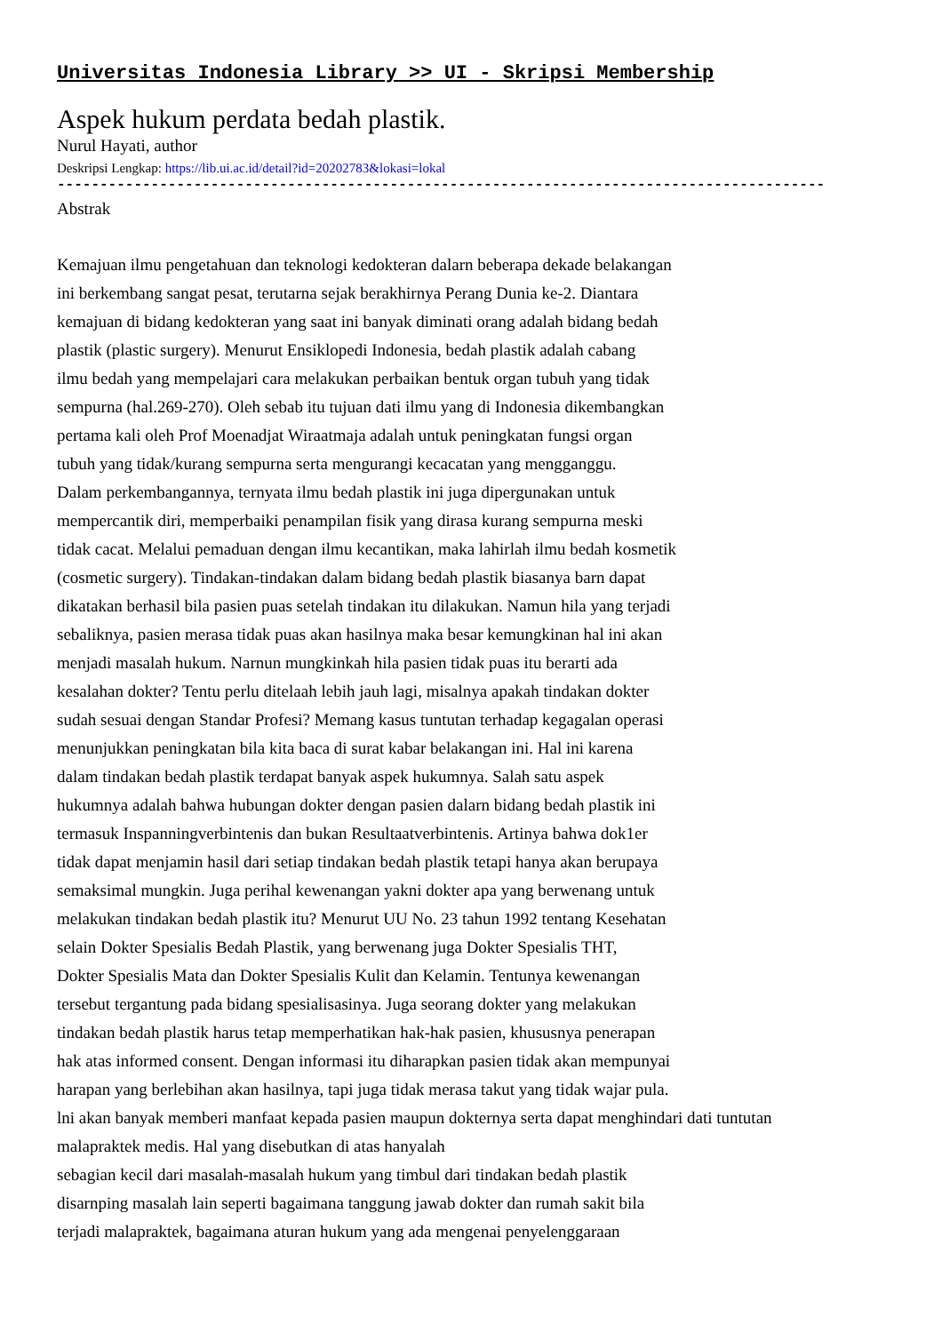Universitas Indonesia Library >> UI - Skripsi Membership
Aspek hukum perdata bedah plastik.
Nurul Hayati, author
Deskripsi Lengkap: https://lib.ui.ac.id/detail?id=20202783&lokasi=lokal
------------------------------------------------------------------------------------------
Abstrak
Kemajuan ilmu pengetahuan dan teknologi kedokteran dalarn beberapa dekade belakangan
ini berkembang sangat pesat, terutarna sejak berakhirnya Perang Dunia ke-2. Diantara
kemajuan di bidang kedokteran yang saat ini banyak diminati orang adalah bidang bedah
plastik (plastic surgery). Menurut Ensiklopedi Indonesia, bedah plastik adalah cabang
ilmu bedah yang mempelajari cara melakukan perbaikan bentuk organ tubuh yang tidak
sempurna (hal.269-270). Oleh sebab itu tujuan dati ilmu yang di Indonesia dikembangkan
pertama kali oleh Prof Moenadjat Wiraatmaja adalah untuk peningkatan fungsi organ
tubuh yang tidak/kurang sempurna serta mengurangi kecacatan yang mengganggu.
Dalam perkembangannya, ternyata ilmu bedah plastik ini juga dipergunakan untuk
mempercantik diri, memperbaiki penampilan fisik yang dirasa kurang sempurna meski
tidak cacat. Melalui pemaduan dengan ilmu kecantikan, maka lahirlah ilmu bedah kosmetik
(cosmetic surgery). Tindakan-tindakan dalam bidang bedah plastik biasanya barn dapat
dikatakan berhasil bila pasien puas setelah tindakan itu dilakukan. Namun hila yang terjadi
sebaliknya, pasien merasa tidak puas akan hasilnya maka besar kemungkinan hal ini akan
menjadi masalah hukum. Narnun mungkinkah hila pasien tidak puas itu berarti ada
kesalahan dokter? Tentu perlu ditelaah lebih jauh lagi, misalnya apakah tindakan dokter
sudah sesuai dengan Standar Profesi? Memang kasus tuntutan terhadap kegagalan operasi
menunjukkan peningkatan bila kita baca di surat kabar belakangan ini. Hal ini karena
dalam tindakan bedah plastik terdapat banyak aspek hukumnya. Salah satu aspek
hukumnya adalah bahwa hubungan dokter dengan pasien dalarn bidang bedah plastik ini
termasuk Inspanningverbintenis dan bukan Resultaatverbintenis. Artinya bahwa dok1er
tidak dapat menjamin hasil dari setiap tindakan bedah plastik tetapi hanya akan berupaya
semaksimal mungkin. Juga perihal kewenangan yakni dokter apa yang berwenang untuk
melakukan tindakan bedah plastik itu? Menurut UU No. 23 tahun 1992 tentang Kesehatan
selain Dokter Spesialis Bedah Plastik, yang berwenang juga Dokter Spesialis THT,
Dokter Spesialis Mata dan Dokter Spesialis Kulit dan Kelamin. Tentunya kewenangan
tersebut tergantung pada bidang spesialisasinya. Juga seorang dokter yang melakukan
tindakan bedah plastik harus tetap memperhatikan hak-hak pasien, khususnya penerapan
hak atas informed consent. Dengan informasi itu diharapkan pasien tidak akan mempunyai
harapan yang berlebihan akan hasilnya, tapi juga tidak merasa takut yang tidak wajar pula.
lni akan banyak memberi manfaat kepada pasien maupun dokternya serta dapat menghindari dati tuntutan
malapraktek medis. Hal yang disebutkan di atas hanyalah
sebagian kecil dari masalah-masalah hukum yang timbul dari tindakan bedah plastik
disarnping masalah lain seperti bagaimana tanggung jawab dokter dan rumah sakit bila
terjadi malapraktek, bagaimana aturan hukum yang ada mengenai penyelenggaraan